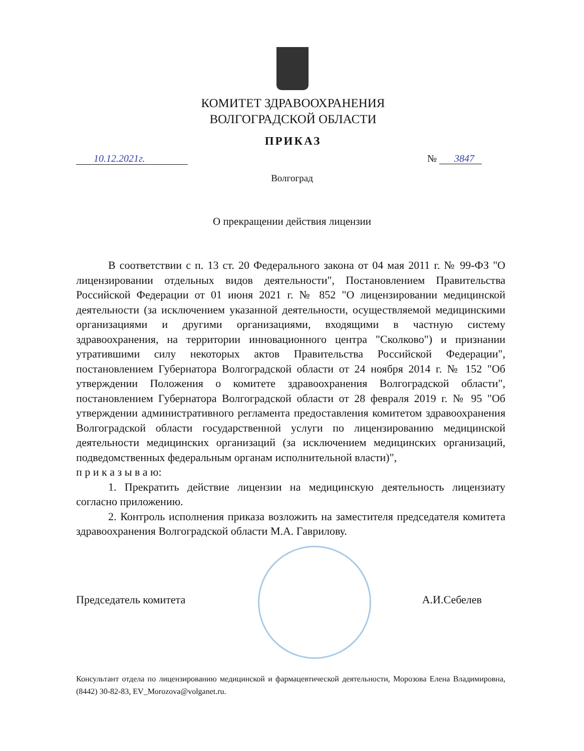КОМИТЕТ ЗДРАВООХРАНЕНИЯ
ВОЛГОГРАДСКОЙ ОБЛАСТИ
ПРИКАЗ
10.12.2021г. № 3847
Волгоград
О прекращении действия лицензии
В соответствии с п. 13 ст. 20 Федерального закона от 04 мая 2011 г. № 99-ФЗ "О лицензировании отдельных видов деятельности", Постановлением Правительства Российской Федерации от 01 июня 2021 г. № 852 "О лицензировании медицинской деятельности (за исключением указанной деятельности, осуществляемой медицинскими организациями и другими организациями, входящими в частную систему здравоохранения, на территории инновационного центра "Сколково") и признании утратившими силу некоторых актов Правительства Российской Федерации", постановлением Губернатора Волгоградской области от 24 ноября 2014 г. № 152 "Об утверждении Положения о комитете здравоохранения Волгоградской области", постановлением Губернатора Волгоградской области от 28 февраля 2019 г. № 95 "Об утверждении административного регламента предоставления комитетом здравоохранения Волгоградской области государственной услуги по лицензированию медицинской деятельности медицинских организаций (за исключением медицинских организаций, подведомственных федеральным органам исполнительной власти)",
п р и к а з ы в а ю:
1. Прекратить действие лицензии на медицинскую деятельность лицензиату согласно приложению.
2. Контроль исполнения приказа возложить на заместителя председателя комитета здравоохранения Волгоградской области М.А. Гаврилову.
Председатель комитета А.И.Себелев
Консультант отдела по лицензированию медицинской и фармацевтической деятельности, Морозова Елена Владимировна, (8442) 30-82-83, EV_Morozova@volganet.ru.